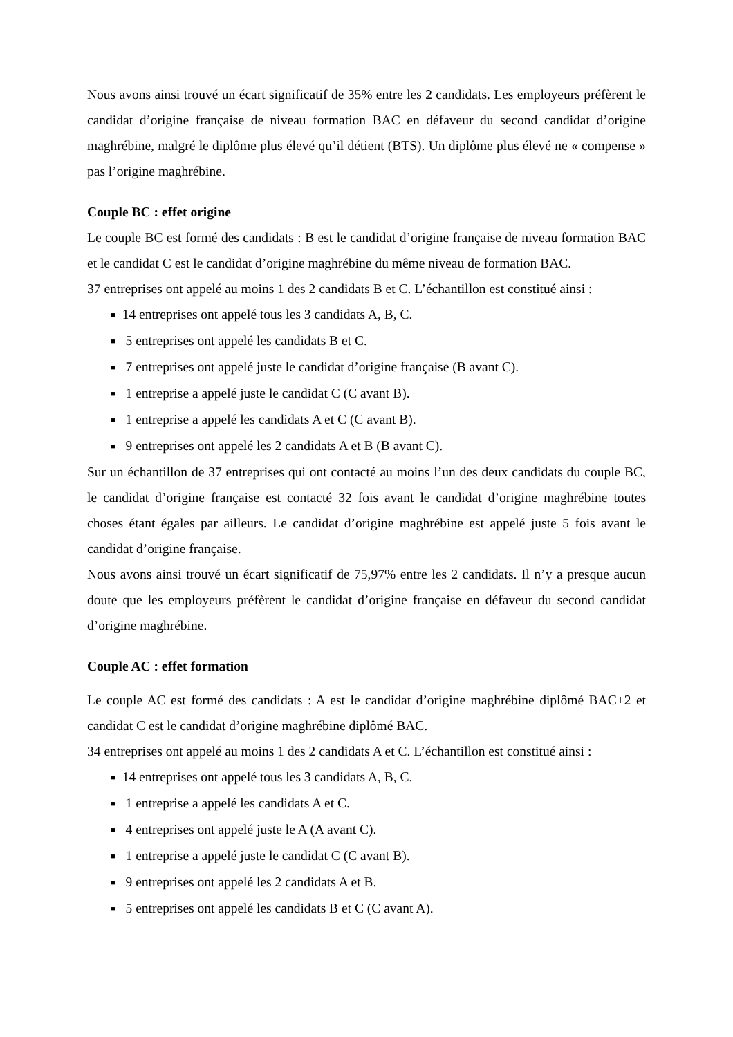Nous avons ainsi trouvé un écart significatif de 35% entre les 2 candidats. Les employeurs préfèrent le candidat d’origine française de niveau formation BAC en défaveur du second candidat d’origine maghrébine, malgré le diplôme plus élevé qu’il détient (BTS). Un diplôme plus élevé ne « compense » pas l’origine maghrébine.
Couple BC : effet origine
Le couple BC est formé des candidats : B est le candidat d’origine française de niveau formation BAC et le candidat C est le candidat d’origine maghrébine du même niveau de formation BAC.
37 entreprises ont appelé au moins 1 des 2 candidats B et C. L’échantillon est constitué ainsi :
■ 14 entreprises ont appelé tous les 3 candidats A, B, C.
■ 5 entreprises ont appelé les candidats B et C.
■ 7 entreprises ont appelé juste le candidat d’origine française (B avant C).
■ 1 entreprise a appelé juste le candidat C (C avant B).
■ 1 entreprise a appelé les candidats A et C (C avant B).
■ 9 entreprises ont appelé les 2 candidats A et B (B avant C).
Sur un échantillon de 37 entreprises qui ont contacté au moins l’un des deux candidats du couple BC, le candidat d’origine française est contacté 32 fois avant le candidat d’origine maghrébine toutes choses étant égales par ailleurs. Le candidat d’origine maghrébine est appelé juste 5 fois avant le candidat d’origine française.
Nous avons ainsi trouvé un écart significatif de 75,97% entre les 2 candidats. Il n’y a presque aucun doute que les employeurs préfèrent le candidat d’origine française en défaveur du second candidat d’origine maghrébine.
Couple AC : effet formation
Le couple AC est formé des candidats : A est le candidat d’origine maghrébine diplômé BAC+2 et candidat C est le candidat d’origine maghrébine diplômé BAC.
34 entreprises ont appelé au moins 1 des 2 candidats A et C. L’échantillon est constitué ainsi :
■ 14 entreprises ont appelé tous les 3 candidats A, B, C.
■ 1 entreprise a appelé les candidats A et C.
■ 4 entreprises ont appelé juste le A (A avant C).
■ 1 entreprise a appelé juste le candidat C (C avant B).
■ 9 entreprises ont appelé les 2 candidats A et B.
■ 5 entreprises ont appelé les candidats B et C (C avant A).